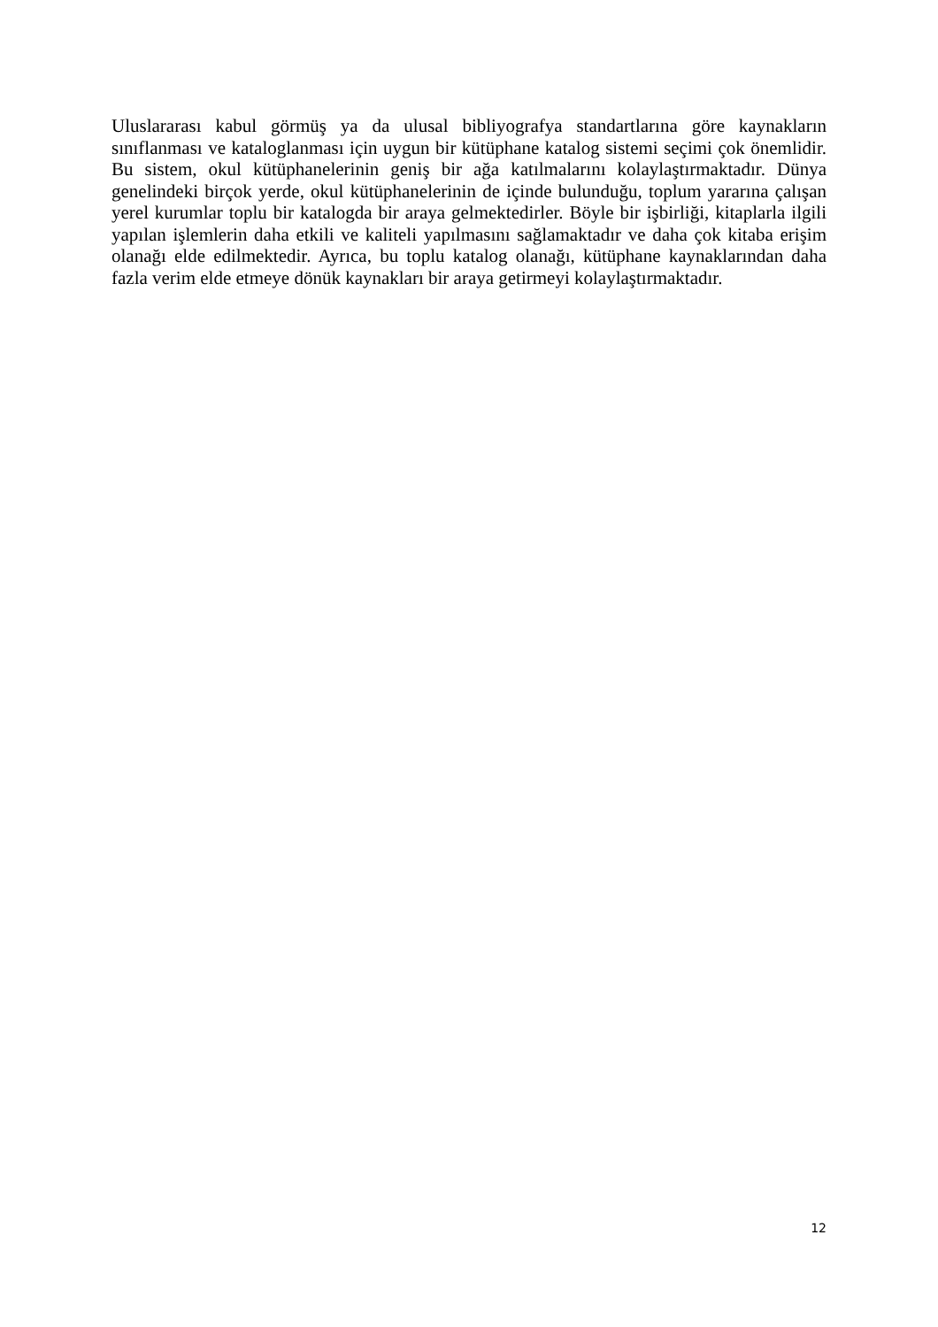Uluslararası kabul görmüş ya da ulusal bibliyografya standartlarına göre kaynakların sınıflanması ve kataloglanması için uygun bir kütüphane katalog sistemi seçimi çok önemlidir. Bu sistem, okul kütüphanelerinin geniş bir ağa katılmalarını kolaylaştırmaktadır. Dünya genelindeki birçok yerde, okul kütüphanelerinin de içinde bulunduğu, toplum yararına çalışan yerel kurumlar toplu bir katalogda bir araya gelmektedirler. Böyle bir işbirliği, kitaplarla ilgili yapılan işlemlerin daha etkili ve kaliteli yapılmasını sağlamaktadır ve daha çok kitaba erişim olanağı elde edilmektedir. Ayrıca, bu toplu katalog olanağı, kütüphane kaynaklarından daha fazla verim elde etmeye dönük kaynakları bir araya getirmeyi kolaylaştırmaktadır.
12